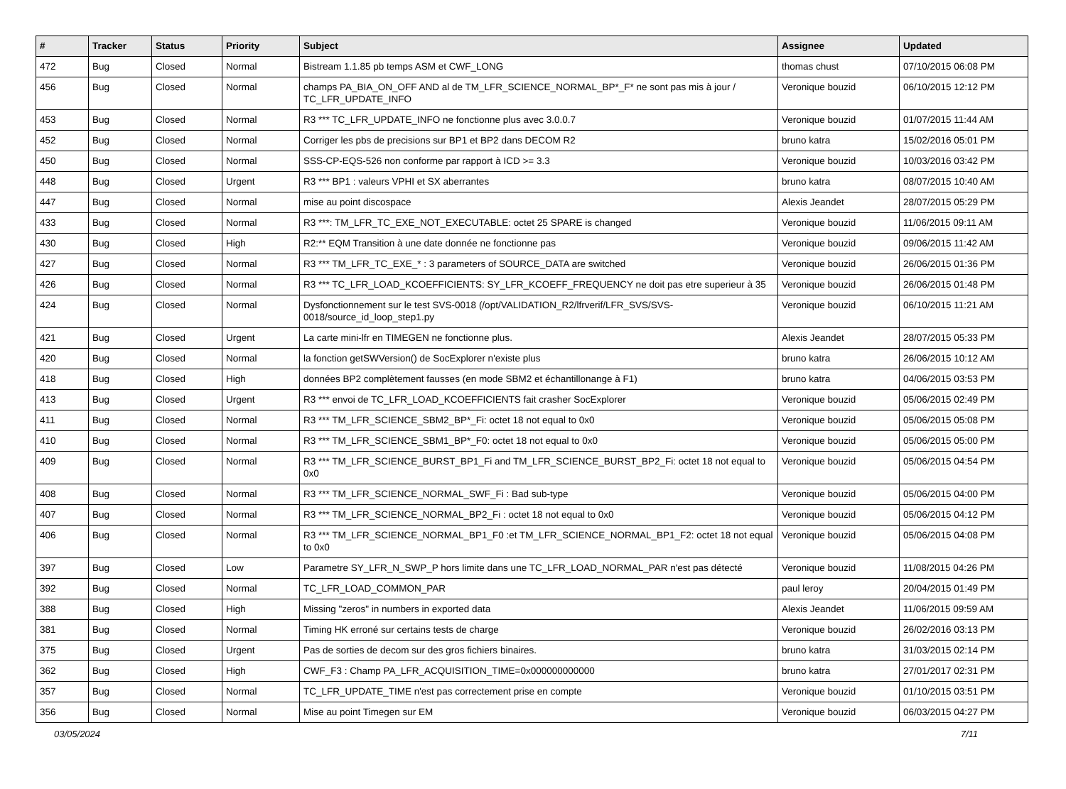| # | Tracker | Status | Priority | Subject | Assignee | Updated |
| --- | --- | --- | --- | --- | --- | --- |
| 472 | Bug | Closed | Normal | Bistream 1.1.85 pb temps ASM et CWF_LONG | thomas chust | 07/10/2015 06:08 PM |
| 456 | Bug | Closed | Normal | champs PA_BIA_ON_OFF AND al de TM_LFR_SCIENCE_NORMAL_BP*_F* ne sont pas mis à jour / TC_LFR_UPDATE_INFO | Veronique bouzid | 06/10/2015 12:12 PM |
| 453 | Bug | Closed | Normal | R3 *** TC_LFR_UPDATE_INFO ne fonctionne plus avec 3.0.0.7 | Veronique bouzid | 01/07/2015 11:44 AM |
| 452 | Bug | Closed | Normal | Corriger les pbs de precisions sur BP1 et BP2 dans DECOM R2 | bruno katra | 15/02/2016 05:01 PM |
| 450 | Bug | Closed | Normal | SSS-CP-EQS-526 non conforme par rapport à ICD >= 3.3 | Veronique bouzid | 10/03/2016 03:42 PM |
| 448 | Bug | Closed | Urgent | R3 *** BP1 : valeurs VPHI et SX aberrantes | bruno katra | 08/07/2015 10:40 AM |
| 447 | Bug | Closed | Normal | mise au point discospace | Alexis Jeandet | 28/07/2015 05:29 PM |
| 433 | Bug | Closed | Normal | R3 ***: TM_LFR_TC_EXE_NOT_EXECUTABLE: octet 25 SPARE is changed | Veronique bouzid | 11/06/2015 09:11 AM |
| 430 | Bug | Closed | High | R2:** EQM Transition à une date donnée ne fonctionne pas | Veronique bouzid | 09/06/2015 11:42 AM |
| 427 | Bug | Closed | Normal | R3 *** TM_LFR_TC_EXE_* : 3 parameters of SOURCE_DATA are switched | Veronique bouzid | 26/06/2015 01:36 PM |
| 426 | Bug | Closed | Normal | R3 *** TC_LFR_LOAD_KCOEFFICIENTS: SY_LFR_KCOEFF_FREQUENCY ne doit pas etre superieur à 35 | Veronique bouzid | 26/06/2015 01:48 PM |
| 424 | Bug | Closed | Normal | Dysfonctionnement sur le test SVS-0018 (/opt/VALIDATION_R2/lfrverif/LFR_SVS/SVS-0018/source_id_loop_step1.py | Veronique bouzid | 06/10/2015 11:21 AM |
| 421 | Bug | Closed | Urgent | La carte mini-lfr en TIMEGEN ne fonctionne plus. | Alexis Jeandet | 28/07/2015 05:33 PM |
| 420 | Bug | Closed | Normal | la fonction getSWVersion() de SocExplorer n'existe plus | bruno katra | 26/06/2015 10:12 AM |
| 418 | Bug | Closed | High | données BP2 complètement fausses (en mode SBM2 et échantillonange à F1) | bruno katra | 04/06/2015 03:53 PM |
| 413 | Bug | Closed | Urgent | R3 *** envoi de TC_LFR_LOAD_KCOEFFICIENTS fait crasher SocExplorer | Veronique bouzid | 05/06/2015 02:49 PM |
| 411 | Bug | Closed | Normal | R3 *** TM_LFR_SCIENCE_SBM2_BP*_Fi: octet 18 not equal to 0x0 | Veronique bouzid | 05/06/2015 05:08 PM |
| 410 | Bug | Closed | Normal | R3 *** TM_LFR_SCIENCE_SBM1_BP*_F0: octet 18 not equal to 0x0 | Veronique bouzid | 05/06/2015 05:00 PM |
| 409 | Bug | Closed | Normal | R3 *** TM_LFR_SCIENCE_BURST_BP1_Fi and TM_LFR_SCIENCE_BURST_BP2_Fi: octet 18 not equal to 0x0 | Veronique bouzid | 05/06/2015 04:54 PM |
| 408 | Bug | Closed | Normal | R3 *** TM_LFR_SCIENCE_NORMAL_SWF_Fi : Bad sub-type | Veronique bouzid | 05/06/2015 04:00 PM |
| 407 | Bug | Closed | Normal | R3 *** TM_LFR_SCIENCE_NORMAL_BP2_Fi : octet 18 not equal to 0x0 | Veronique bouzid | 05/06/2015 04:12 PM |
| 406 | Bug | Closed | Normal | R3 *** TM_LFR_SCIENCE_NORMAL_BP1_F0 :et TM_LFR_SCIENCE_NORMAL_BP1_F2: octet 18 not equal to 0x0 | Veronique bouzid | 05/06/2015 04:08 PM |
| 397 | Bug | Closed | Low | Parametre SY_LFR_N_SWP_P hors limite dans une TC_LFR_LOAD_NORMAL_PAR n'est pas détecté | Veronique bouzid | 11/08/2015 04:26 PM |
| 392 | Bug | Closed | Normal | TC_LFR_LOAD_COMMON_PAR | paul leroy | 20/04/2015 01:49 PM |
| 388 | Bug | Closed | High | Missing "zeros" in numbers in exported data | Alexis Jeandet | 11/06/2015 09:59 AM |
| 381 | Bug | Closed | Normal | Timing HK erroné sur certains tests de charge | Veronique bouzid | 26/02/2016 03:13 PM |
| 375 | Bug | Closed | Urgent | Pas de sorties de decom sur des gros fichiers binaires. | bruno katra | 31/03/2015 02:14 PM |
| 362 | Bug | Closed | High | CWF_F3 : Champ PA_LFR_ACQUISITION_TIME=0x000000000000 | bruno katra | 27/01/2017 02:31 PM |
| 357 | Bug | Closed | Normal | TC_LFR_UPDATE_TIME n'est pas correctement prise en compte | Veronique bouzid | 01/10/2015 03:51 PM |
| 356 | Bug | Closed | Normal | Mise au point Timegen sur EM | Veronique bouzid | 06/03/2015 04:27 PM |
03/05/2024 7/11